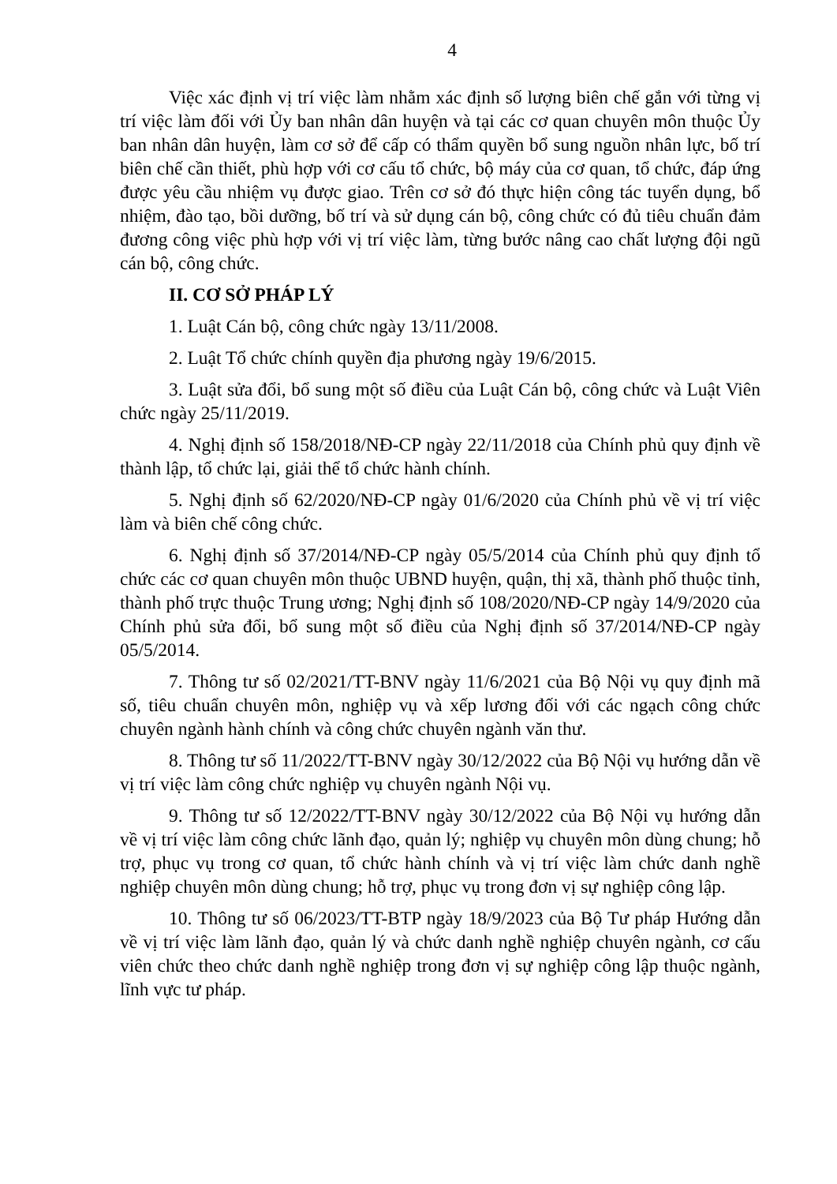4
Việc xác định vị trí việc làm nhằm xác định số lượng biên chế gắn với từng vị trí việc làm đối với Ủy ban nhân dân huyện và tại các cơ quan chuyên môn thuộc Ủy ban nhân dân huyện, làm cơ sở để cấp có thẩm quyền bổ sung nguồn nhân lực, bố trí biên chế cần thiết, phù hợp với cơ cấu tổ chức, bộ máy của cơ quan, tổ chức, đáp ứng được yêu cầu nhiệm vụ được giao. Trên cơ sở đó thực hiện công tác tuyển dụng, bổ nhiệm, đào tạo, bồi dưỡng, bố trí và sử dụng cán bộ, công chức có đủ tiêu chuẩn đảm đương công việc phù hợp với vị trí việc làm, từng bước nâng cao chất lượng đội ngũ cán bộ, công chức.
II. CƠ SỞ PHÁP LÝ
1. Luật Cán bộ, công chức ngày 13/11/2008.
2. Luật Tổ chức chính quyền địa phương ngày 19/6/2015.
3. Luật sửa đổi, bổ sung một số điều của Luật Cán bộ, công chức và Luật Viên chức ngày 25/11/2019.
4. Nghị định số 158/2018/NĐ-CP ngày 22/11/2018 của Chính phủ quy định về thành lập, tổ chức lại, giải thể tổ chức hành chính.
5. Nghị định số 62/2020/NĐ-CP ngày 01/6/2020 của Chính phủ về vị trí việc làm và biên chế công chức.
6. Nghị định số 37/2014/NĐ-CP ngày 05/5/2014 của Chính phủ quy định tổ chức các cơ quan chuyên môn thuộc UBND huyện, quận, thị xã, thành phố thuộc tỉnh, thành phố trực thuộc Trung ương; Nghị định số 108/2020/NĐ-CP ngày 14/9/2020 của Chính phủ sửa đổi, bổ sung một số điều của Nghị định số 37/2014/NĐ-CP ngày 05/5/2014.
7. Thông tư số 02/2021/TT-BNV ngày 11/6/2021 của Bộ Nội vụ quy định mã số, tiêu chuẩn chuyên môn, nghiệp vụ và xếp lương đối với các ngạch công chức chuyên ngành hành chính và công chức chuyên ngành văn thư.
8. Thông tư số 11/2022/TT-BNV ngày 30/12/2022 của Bộ Nội vụ hướng dẫn về vị trí việc làm công chức nghiệp vụ chuyên ngành Nội vụ.
9. Thông tư số 12/2022/TT-BNV ngày 30/12/2022 của Bộ Nội vụ hướng dẫn về vị trí việc làm công chức lãnh đạo, quản lý; nghiệp vụ chuyên môn dùng chung; hỗ trợ, phục vụ trong cơ quan, tổ chức hành chính và vị trí việc làm chức danh nghề nghiệp chuyên môn dùng chung; hỗ trợ, phục vụ trong đơn vị sự nghiệp công lập.
10. Thông tư số 06/2023/TT-BTP ngày 18/9/2023 của Bộ Tư pháp Hướng dẫn về vị trí việc làm lãnh đạo, quản lý và chức danh nghề nghiệp chuyên ngành, cơ cấu viên chức theo chức danh nghề nghiệp trong đơn vị sự nghiệp công lập thuộc ngành, lĩnh vực tư pháp.